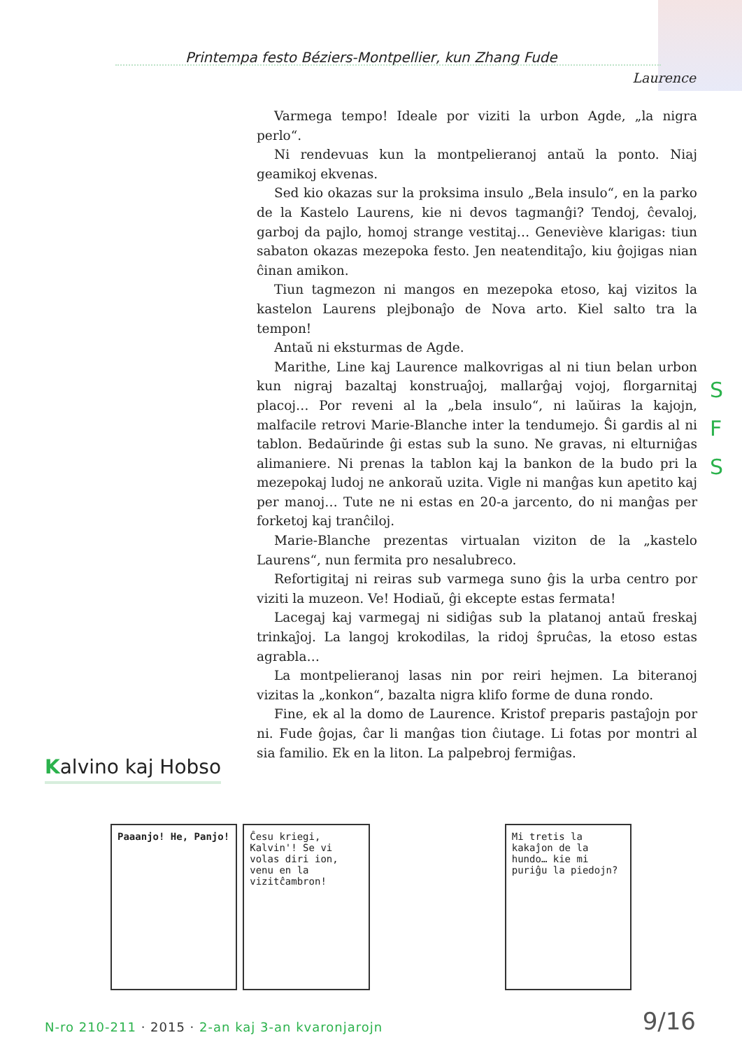Printempa festo Béziers-Montpellier, kun Zhang Fude
Laurence
Varmega tempo! Ideale por viziti la urbon Agde, „la nigra perlo“.
Ni rendevuas kun la montpelieranoj antaŭ la ponto. Niaj geamikoj ekvenas.
Sed kio okazas sur la proksima insulo „Bela insulo“, en la parko de la Kastelo Laurens, kie ni devos tagmanĝi? Tendoj, ĉevaloj, garboj da pajlo, homoj strange vestitaj… Geneviève klarigas: tiun sabaton okazas mezepoka festo. Jen neatenditaĵo, kiu ĝojigas nian ĉinan amikon.
Tiun tagmezon ni mangos en mezepoka etoso, kaj vizitos la kastelon Laurens plejbonaĵo de Nova arto. Kiel salto tra la tempon!
Antaŭ ni eksturmas de Agde.
Marithe, Line kaj Laurence malkovrigas al ni tiun belan urbon kun nigraj bazaltaj konstruaĵoj, mallarĝaj vojoj, florgarnitaj placoj… Por reveni al la „bela insulo“, ni laŭiras la kajojn, malfacile retrovi Marie-Blanche inter la tendumejo. Ŝi gardis al ni tablon. Bedaŭrinde ĝi estas sub la suno. Ne gravas, ni elturniĝas alimaniere. Ni prenas la tablon kaj la bankon de la budo pri la mezepokaj ludoj ne ankoraŭ uzita. Vigle ni manĝas kun apetito kaj per manoj… Tute ne ni estas en 20-a jarcento, do ni manĝas per forketoj kaj tranĉiloj.
Marie-Blanche prezentas virtualan viziton de la „kastelo Laurens“, nun fermita pro nesalubreco.
Refortigitaj ni reiras sub varmega suno ĝis la urba centro por viziti la muzeon. Ve! Hodiaŭ, ĝi ekcepte estas fermata!
Lacegaj kaj varmegaj ni sidiĝas sub la platanoj antaŭ freskaj trinkaĵoj. La langoj krokodilas, la ridoj ŝpruĉas, la etoso estas agrabla…
La montpelieranoj lasas nin por reiri hejmen. La biteranoj vizitas la „konkon“, bazalta nigra klifo forme de duna rondo.
Fine, ek al la domo de Laurence. Kristof preparis pastaĵojn por ni. Fude ĝojas, ĉar li manĝas tion ĉiutage. Li fotas por montri al sia familio. Ek en la liton. La palpebroj fermiĝas.
S
F
S
Kalvino kaj Hobso
Paaanjo! He, Panjo! Ĉesu kriegi, Kalvin'! Se vi volas diri ion, venu en la vizitĉambron!
Mi tretis la kakaĵon de la hundo… kie mi puriĝu la piedojn?
N-ro 210-211 · 2015 · 2-an kaj 3-an kvaronjarojn
9/16